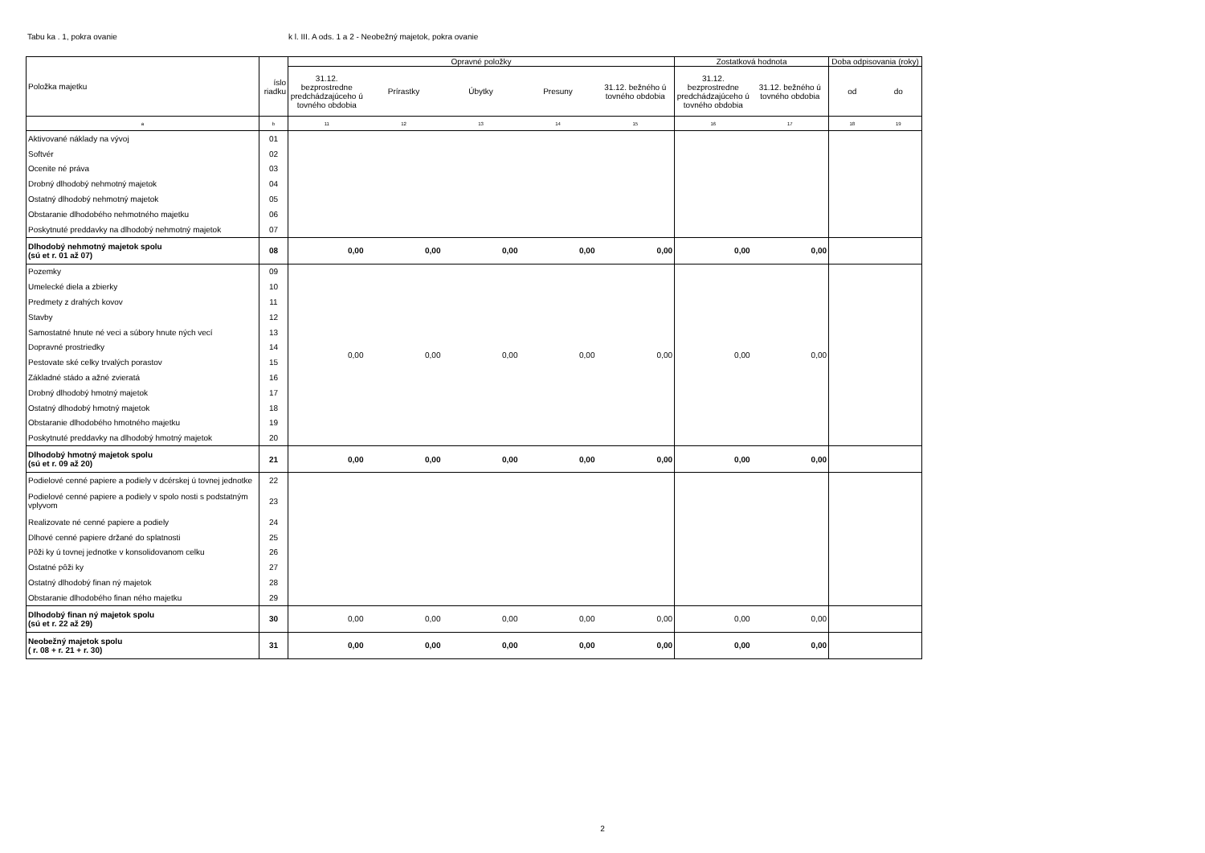Tabu ka . 1, pokra ovanie k l. III. A ods. 1 a 2 - Neobežný majetok, pokra ovanie
| Položka majetku | íslo riadku | Opravné položky | | | | | Zostatková hodnota | | Doba odpisovania (roky) | |
| --- | --- | --- | --- | --- | --- | --- | --- | --- | --- | --- |
| | | 31.12. bezprostredne predchádzajúceho ú tovného obdobia | Prírastky | Úbytky | Presuny | 31.12. bežného ú tovného obdobia | 31.12. bezprostredne predchádzajúceho ú tovného obdobia | 31.12. bežného ú tovného obdobia | od | do |
| a | b | 11 | 12 | 13 | 14 | 15 | 16 | 17 | 18 | 19 |
| Aktivované náklady na vývoj | 01 | | | | | | | | | |
| Softvér | 02 | | | | | | | | | |
| Ocenite né práva | 03 | | | | | | | | | |
| Drobný dlhodobý nehmotný majetok | 04 | | | | | | | | | |
| Ostatný dlhodobý nehmotný majetok | 05 | | | | | | | | | |
| Obstaranie dlhodobého nehmotného majetku | 06 | | | | | | | | | |
| Poskytnuté preddavky na dlhodobý nehmotný majetok | 07 | | | | | | | | | |
| Dlhodobý nehmotný majetok spolu (sú et r. 01 až 07) | 08 | 0,00 | 0,00 | 0,00 | 0,00 | 0,00 | 0,00 | 0,00 | | |
| Pozemky | 09 | 0,00 | 0,00 | 0,00 | 0,00 | 0,00 | 0,00 | 0,00 | | |
| Umelecké diela a zbierky | 10 | | | | | | | | | |
| Predmety z drahých kovov | 11 | | | | | | | | | |
| Stavby | 12 | | | | | | | | | |
| Samostatné hnute né veci a súbory hnute ných vecí | 13 | | | | | | | | | |
| Dopravné prostriedky | 14 | | | | | | | | | |
| Pestovate ské celky trvalých porastov | 15 | | | | | | | | | |
| Základné stádo a ažné zvieratá | 16 | | | | | | | | | |
| Drobný dlhodobý hmotný majetok | 17 | | | | | | | | | |
| Ostatný dlhodobý hmotný majetok | 18 | | | | | | | | | |
| Obstaranie dlhodobého hmotného majetku | 19 | | | | | | | | | |
| Poskytnuté preddavky na dlhodobý hmotný majetok | 20 | | | | | | | | | |
| Dlhodobý hmotný majetok spolu (sú et r. 09 až 20) | 21 | 0,00 | 0,00 | 0,00 | 0,00 | 0,00 | 0,00 | 0,00 | | |
| Podielové cenné papiere a podiely v dcérskej ú tovnej jednotke | 22 | | | | | | | | | |
| Podielové cenné papiere a podiely v spolo nosti s podstatným vplyvom | 23 | | | | | | | | | |
| Realizovate né cenné papiere a podiely | 24 | | | | | | | | | |
| Dlhové cenné papiere držané do splatnosti | 25 | | | | | | | | | |
| Pôži ky ú tovnej jednotke v konsolidovanom celku | 26 | | | | | | | | | |
| Ostatné pôži ky | 27 | | | | | | | | | |
| Ostatný dlhodobý finan ný majetok | 28 | | | | | | | | | |
| Obstaranie dlhodobého finan ného majetku | 29 | | | | | | | | | |
| Dlhodobý finan ný majetok spolu (sú et r. 22 až 29) | 30 | 0,00 | 0,00 | 0,00 | 0,00 | 0,00 | 0,00 | 0,00 | | |
| Neobežný majetok spolu ( r. 08 + r. 21 + r. 30) | 31 | 0,00 | 0,00 | 0,00 | 0,00 | 0,00 | 0,00 | 0,00 | | |
2